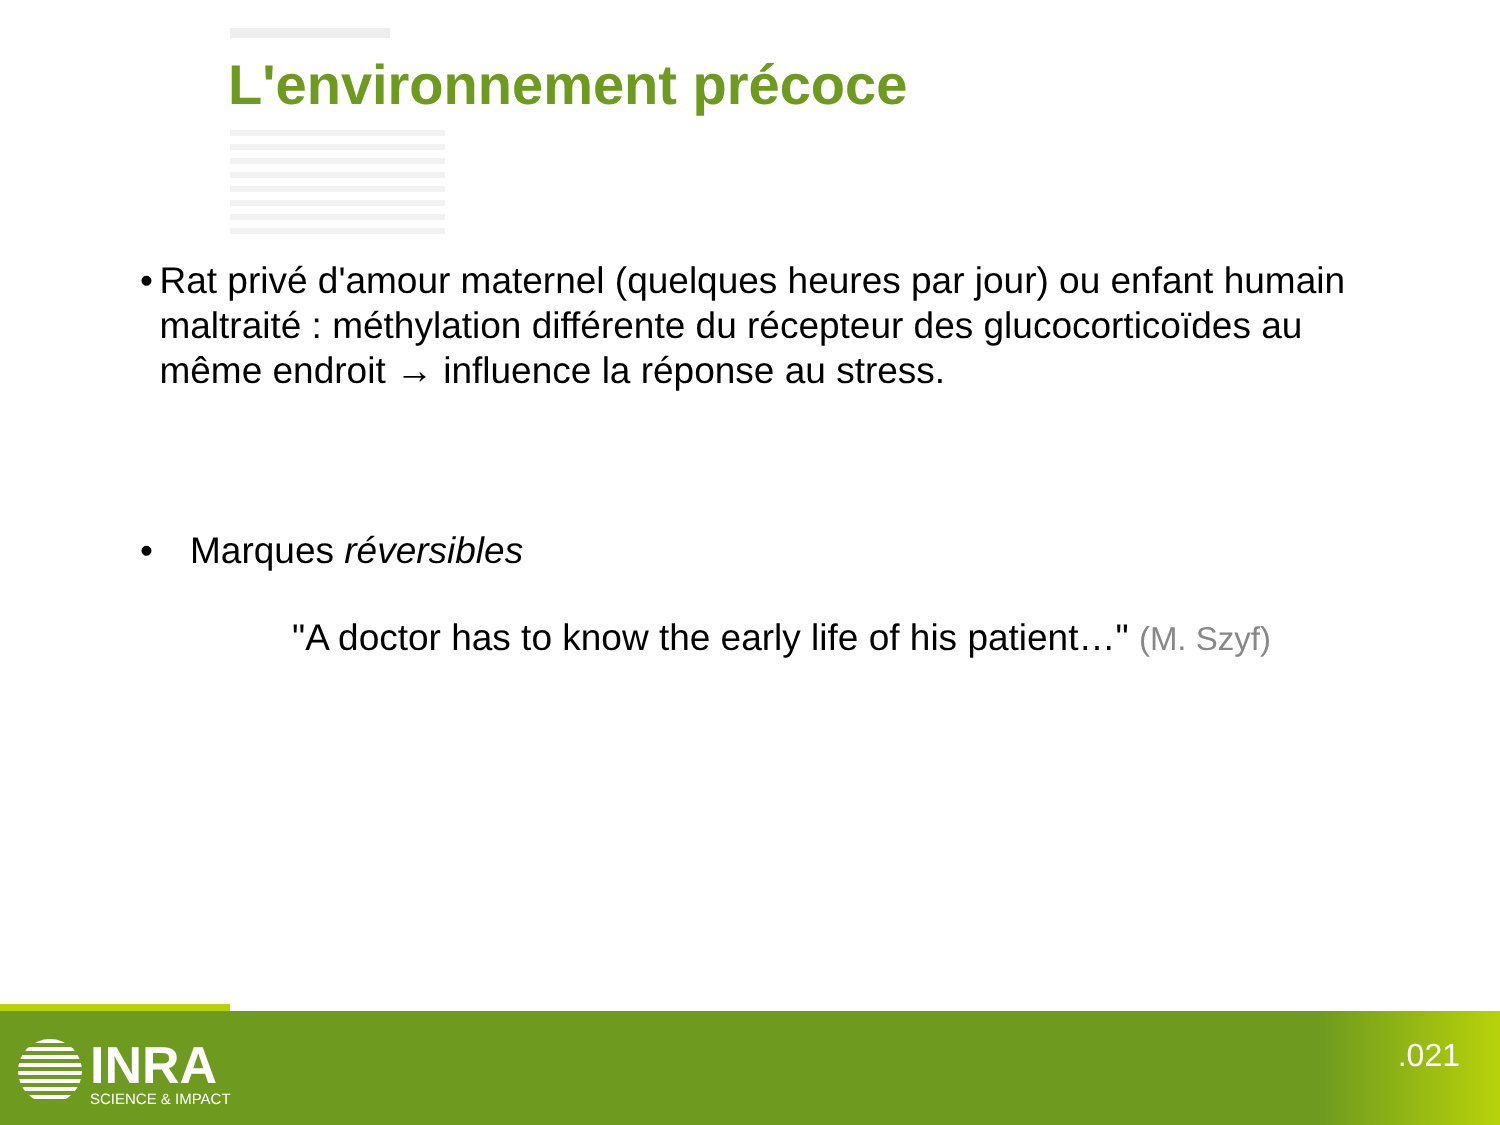L'environnement précoce
• Rat privé d'amour maternel (quelques heures par jour) ou enfant humain maltraité : méthylation différente du récepteur des glucocorticoïdes au même endroit → influence la réponse au stress.
• Marques réversibles
"A doctor has to know the early life of his patient…" (M. Szyf)
INRA
SCIENCE & IMPACT
.021